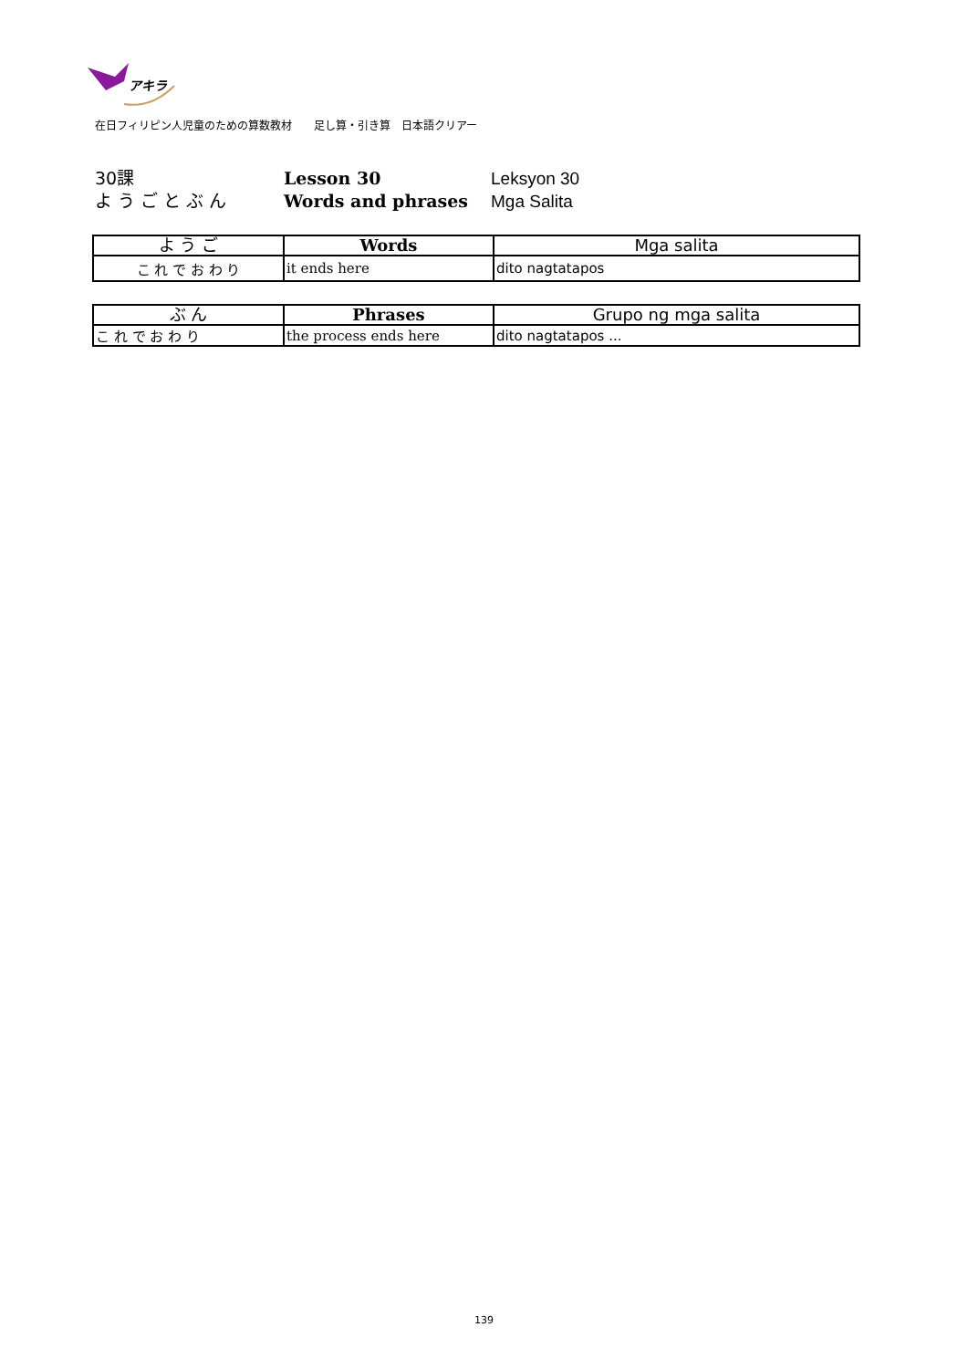アキラ
在日フィリピン人児童のための算数教材　　足し算・引き算　日本語クリアー
30課
よ う ご と ぶ ん
Lesson 30
Words and phrases
Leksyon 30
Mga Salita
| よ う ご | Words | Mga salita |
| --- | --- | --- |
| こ れ で お わ り | it ends here | dito nagtatapos |
| ぶ ん | Phrases | Grupo ng mga salita |
| --- | --- | --- |
| こ れ で お わ り | the process ends here | dito nagtatapos ... |
139